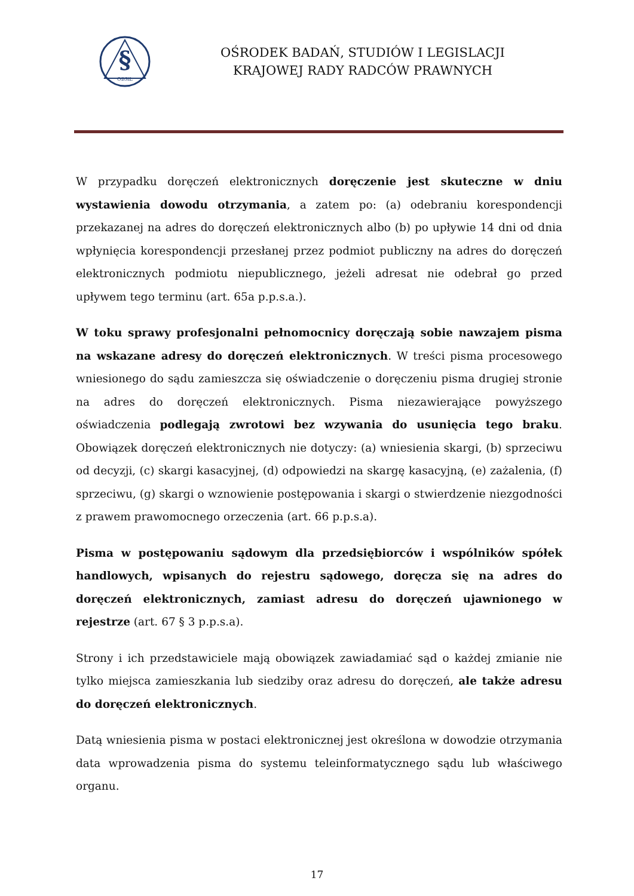§
OBSiL
OŚRODEK BADAŃ, STUDIÓW I LEGISLACJI
KRAJOWEJ RADY RADCÓW PRAWNYCH
W przypadku doręczeń elektronicznych doręczenie jest skuteczne w dniu wystawienia dowodu otrzymania, a zatem po: (a) odebraniu korespondencji przekazanej na adres do doręczeń elektronicznych albo (b) po upływie 14 dni od dnia wpłynięcia korespondencji przesłanej przez podmiot publiczny na adres do doręczeń elektronicznych podmiotu niepublicznego, jeżeli adresat nie odebrał go przed upływem tego terminu (art. 65a p.p.s.a.).
W toku sprawy profesjonalni pełnomocnicy doręczają sobie nawzajem pisma na wskazane adresy do doręczeń elektronicznych. W treści pisma procesowego wniesionego do sądu zamieszcza się oświadczenie o doręczeniu pisma drugiej stronie na adres do doręczeń elektronicznych. Pisma niezawierające powyższego oświadczenia podlegają zwrotowi bez wzywania do usunięcia tego braku. Obowiązek doręczeń elektronicznych nie dotyczy: (a) wniesienia skargi, (b) sprzeciwu od decyzji, (c) skargi kasacyjnej, (d) odpowiedzi na skargę kasacyjną, (e) zażalenia, (f) sprzeciwu, (g) skargi o wznowienie postępowania i skargi o stwierdzenie niezgodności z prawem prawomocnego orzeczenia (art. 66 p.p.s.a).
Pisma w postępowaniu sądowym dla przedsiębiorców i wspólników spółek handlowych, wpisanych do rejestru sądowego, doręcza się na adres do doręczeń elektronicznych, zamiast adresu do doręczeń ujawnionego w rejestrze (art. 67 § 3 p.p.s.a).
Strony i ich przedstawiciele mają obowiązek zawiadamiać sąd o każdej zmianie nie tylko miejsca zamieszkania lub siedziby oraz adresu do doręczeń, ale także adresu do doręczeń elektronicznych.
Datą wniesienia pisma w postaci elektronicznej jest określona w dowodzie otrzymania data wprowadzenia pisma do systemu teleinformatycznego sądu lub właściwego organu.
17